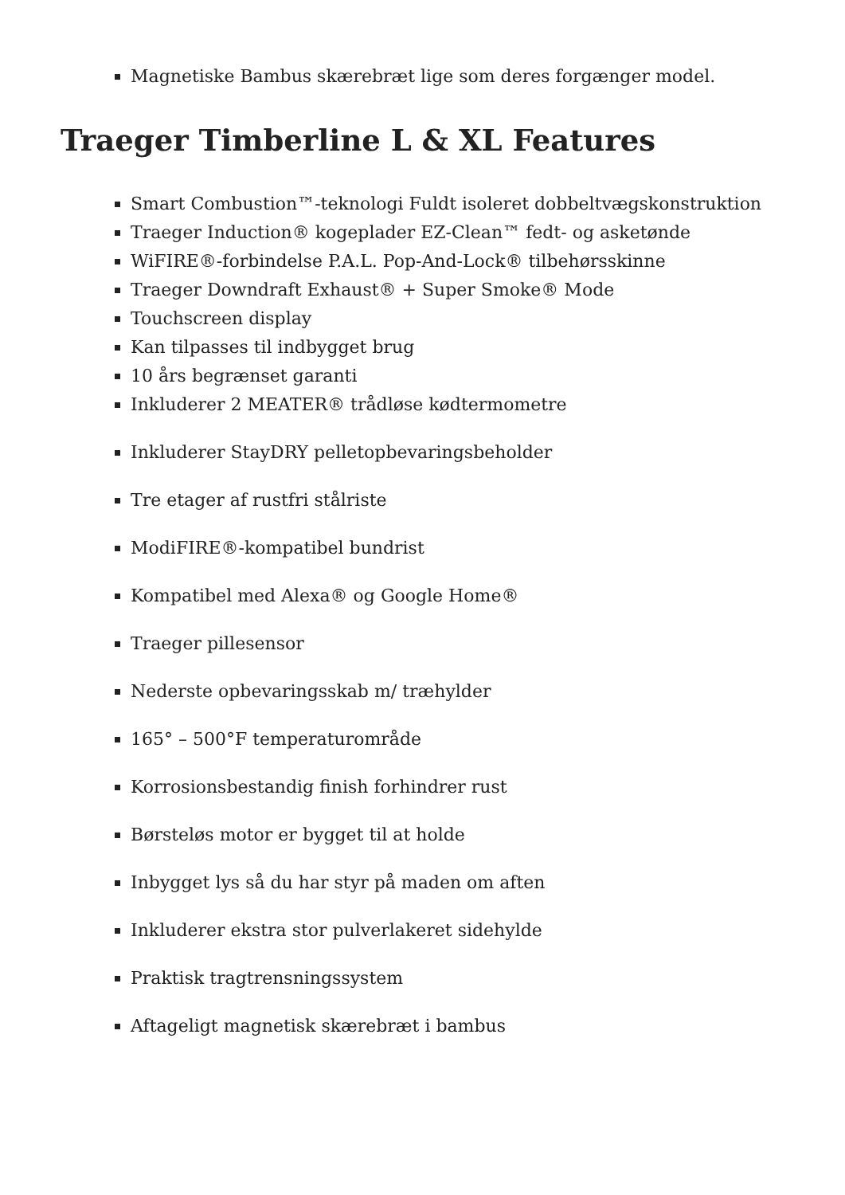Magnetiske Bambus skærebræt lige som deres forgænger model.
Traeger Timberline L & XL Features
Smart Combustion™-teknologi Fuldt isoleret dobbeltvægskonstruktion
Traeger Induction® kogeplader EZ-Clean™ fedt- og asketønde
WiFIRE®-forbindelse P.A.L. Pop-And-Lock® tilbehørsskinne
Traeger Downdraft Exhaust® + Super Smoke® Mode
Touchscreen display
Kan tilpasses til indbygget brug
10 års begrænset garanti
Inkluderer 2 MEATER® trådløse kødtermometre
Inkluderer StayDRY pelletopbevaringsbeholder
Tre etager af rustfri stålriste
ModiFIRE®-kompatibel bundrist
Kompatibel med Alexa® og Google Home®
Traeger pillesensor
Nederste opbevaringsskab m/ træhylder
165° – 500°F temperaturområde
Korrosionsbestandig finish forhindrer rust
Børsteløs motor er bygget til at holde
Inbygget lys så du har styr på maden om aften
Inkluderer ekstra stor pulverlakeret sidehylde
Praktisk tragtrensningssystem
Aftageligt magnetisk skærebræt i bambus